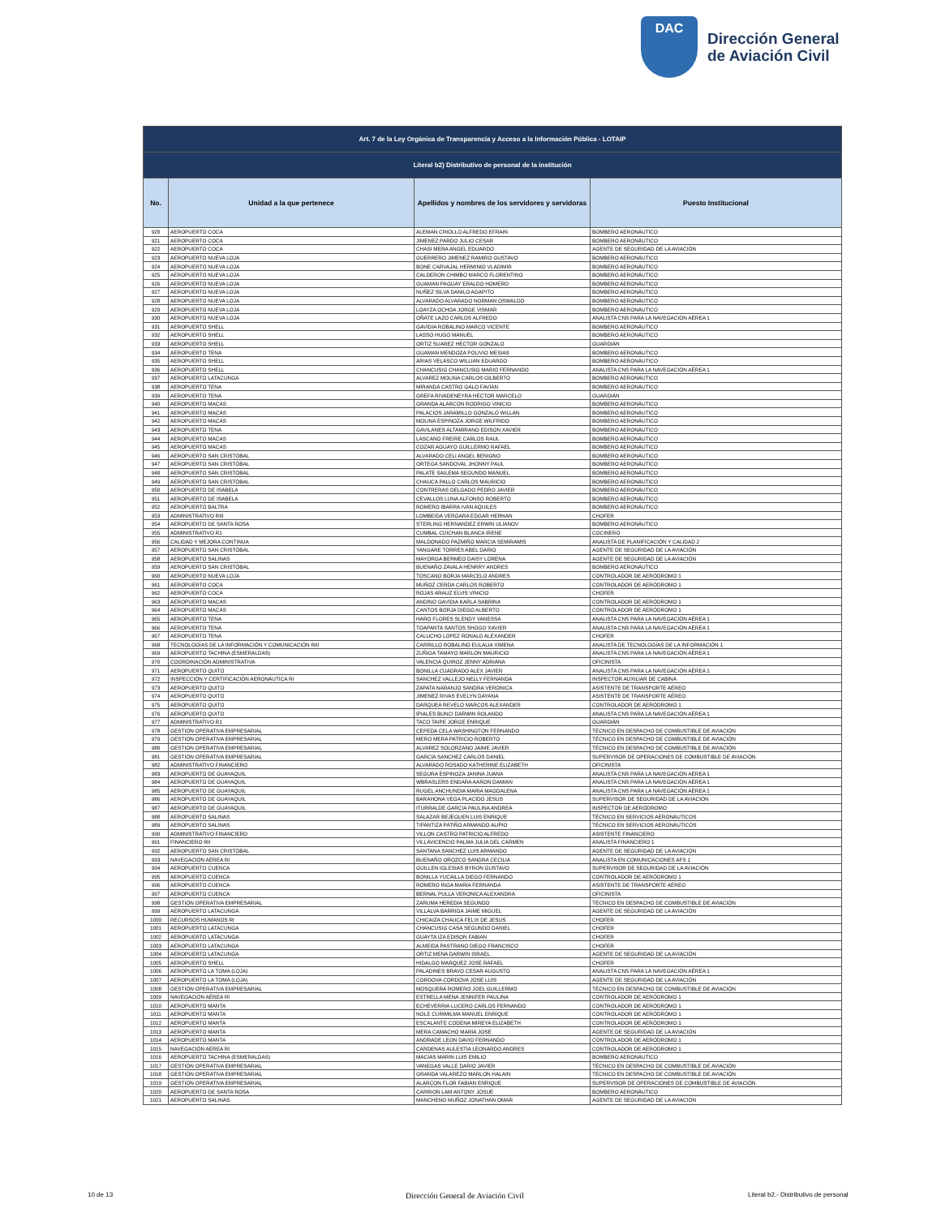DAC
Dirección General
de Aviación Civil
| Art. 7 de la Ley Orgánica de Transparencia y Acceso a la Información Pública - LOTAIP | | | |
| --- | --- | --- | --- |
| Literal b2) Distributivo de personal de la institución | | | |
| No. | Unidad a la que pertenece | Apellidos y nombres de los servidores y servidoras | Puesto Institucional |
| 920 | AEROPUERTO COCA | ALEMAN CRIOLLO ALFREDO EFRAIN | BOMBERO AERONÁUTICO |
| 921 | AEROPUERTO COCA | JIMENEZ PARDO JULIO CESAR | BOMBERO AERONÁUTICO |
| 922 | AEROPUERTO COCA | CHASI MERA ANGEL EDUARDO | AGENTE DE SEGURIDAD DE LA AVIACIÓN |
| 923 | AEROPUERTO NUEVA LOJA | GUERRERO JIMENEZ RAMIRO GUSTAVO | BOMBERO AERONÁUTICO |
| 924 | AEROPUERTO NUEVA LOJA | BONE CARVAJAL HERMINIO VLADIMIR | BOMBERO AERONÁUTICO |
| 925 | AEROPUERTO NUEVA LOJA | CALDERON CHIMBO MARCO FLORENTINO | BOMBERO AERONÁUTICO |
| 926 | AEROPUERTO NUEVA LOJA | GUAMAN PAGUAY ERALDO HOMERO | BOMBERO AERONÁUTICO |
| 927 | AEROPUERTO NUEVA LOJA | NUÑEZ SILVA DANILO AGAPITO | BOMBERO AERONÁUTICO |
| 928 | AEROPUERTO NUEVA LOJA | ALVARADO ALVARADO NORMAN OSWALDO | BOMBERO AERONÁUTICO |
| 929 | AEROPUERTO NUEVA LOJA | LOAYZA OCHOA JORGE VISMAR | BOMBERO AERONÁUTICO |
| 930 | AEROPUERTO NUEVA LOJA | OÑATE LAZO CARLOS ALFREDO | ANALISTA CNS PARA LA NAVEGACIÓN AÉREA 1 |
| 931 | AEROPUERTO SHELL | GAVIDIA ROBALINO MARCO VICENTE | BOMBERO AERONÁUTICO |
| 932 | AEROPUERTO SHELL | LASSO HUGO MANUEL | BOMBERO AERONÁUTICO |
| 933 | AEROPUERTO SHELL | ORTIZ SUAREZ HECTOR GONZALO | GUARDIÁN |
| 934 | AEROPUERTO TENA | GUAMAN MENDOZA POLIVIO MESIAS | BOMBERO AERONÁUTICO |
| 935 | AEROPUERTO SHELL | ARIAS VELASCO WILLIAN EDUARDO | BOMBERO AERONÁUTICO |
| 936 | AEROPUERTO SHELL | CHANCUSIG CHANCUSIG MARIO FERNANDO | ANALISTA CNS PARA LA NAVEGACIÓN AÉREA 1 |
| 937 | AEROPUERTO LATACUNGA | ALVAREZ MOLINA CARLOS GILBERTO | BOMBERO AERONÁUTICO |
| 938 | AEROPUERTO TENA | MIRANDA CASTRO GALO FAVIAN | BOMBERO AERONÁUTICO |
| 939 | AEROPUERTO TENA | GREFA RIVADENEYRA HECTOR MARCELO | GUARDIÁN |
| 940 | AEROPUERTO MACAS | GRANDA ALARCON RODRIGO VINICIO | BOMBERO AERONÁUTICO |
| 941 | AEROPUERTO MACAS | PALACIOS JARAMILLO GONZALO WILLAN | BOMBERO AERONÁUTICO |
| 942 | AEROPUERTO MACAS | MOLINA ESPINOZA JORGE WILFRIDO | BOMBERO AERONÁUTICO |
| 943 | AEROPUERTO TENA | GAVILANES ALTAMIRANO EDISON XAVIER | BOMBERO AERONÁUTICO |
| 944 | AEROPUERTO MACAS | LASCANO FREIRE CARLOS RAUL | BOMBERO AERONÁUTICO |
| 945 | AEROPUERTO MACAS | COZAR AGUAYO GUILLERMO RAFAEL | BOMBERO AERONÁUTICO |
| 946 | AEROPUERTO SAN CRISTÓBAL | ALVARADO CELI ANGEL BENIGNO | BOMBERO AERONÁUTICO |
| 947 | AEROPUERTO SAN CRISTÓBAL | ORTEGA SANDOVAL JHONNY PAUL | BOMBERO AERONÁUTICO |
| 948 | AEROPUERTO SAN CRISTÓBAL | PALATE SAILEMA SEGUNDO MANUEL | BOMBERO AERONÁUTICO |
| 949 | AEROPUERTO SAN CRISTÓBAL | CHAUCA PALLO CARLOS MAURICIO | BOMBERO AERONÁUTICO |
| 950 | AEROPUERTO DE ISABELA | CONTRERAS DELGADO PEDRO JAVIER | BOMBERO AERONÁUTICO |
| 951 | AEROPUERTO DE ISABELA | CEVALLOS LUNA ALFONSO ROBERTO | BOMBERO AERONÁUTICO |
| 952 | AEROPUERTO BALTRA | ROMERO IBARRA IVAN AQUILES | BOMBERO AERONÁUTICO |
| 953 | ADMINISTRATIVO RIII | LOMBEIDA VERGARA EDGAR HERNAN | CHOFER |
| 954 | AEROPUERTO DE SANTA ROSA | STERLING HERNANDEZ ERWIN ULIANOV | BOMBERO AERONÁUTICO |
| 955 | ADMINISTRATIVO R1 | CUMBAL CUICHAN BLANCA IRENE | COCINERO |
| 956 | CALIDAD Y MEJORA CONTINUA | MALDONADO PAZMIÑO MARCIA SEMIRAMIS | ANALISTA DE PLANIFICACIÓN Y CALIDAD 2 |
| 957 | AEROPUERTO SAN CRISTÓBAL | YANGARE TORRES ABEL DARIO | AGENTE DE SEGURIDAD DE LA AVIACIÓN |
| 958 | AEROPUERTO SALINAS | MAYORGA BERMEO DAISY LORENA | AGENTE DE SEGURIDAD DE LA AVIACIÓN |
| 959 | AEROPUERTO SAN CRISTÓBAL | BUENAÑO ZAVALA HENRRY ANDRES | BOMBERO AERONÁUTICO |
| 960 | AEROPUERTO NUEVA LOJA | TOSCANO BORJA MARCELO ANDRES | CONTROLADOR DE AERÓDROMO 1 |
| 961 | AEROPUERTO COCA | MUÑOZ CERDA CARLOS ROBERTO | CONTROLADOR DE AERÓDROMO 1 |
| 962 | AEROPUERTO COCA | ROJAS ARAUZ ELVIS VINICIO | CHOFER |
| 963 | AEROPUERTO MACAS | ANDINO GAVIDIA KARLA SABRINA | CONTROLADOR DE AERÓDROMO 1 |
| 964 | AEROPUERTO MACAS | CANTOS BORJA DIEGO ALBERTO | CONTROLADOR DE AERÓDROMO 1 |
| 965 | AEROPUERTO TENA | HARO FLORES SLENDY VANESSA | ANALISTA CNS PARA LA NAVEGACIÓN AÉREA 1 |
| 966 | AEROPUERTO TENA | TOAPANTA SANTOS SHOGO XAVIER | ANALISTA CNS PARA LA NAVEGACIÓN AÉREA 1 |
| 967 | AEROPUERTO TENA | CALUCHO LOPEZ RONALD ALEXANDER | CHOFER |
| 968 | TECNOLOGÍAS DE LA INFORMACIÓN Y COMUNICACIÓN RIII | CARRILLO ROBALINO EULALIA XIMENA | ANALISTA DE TECNOLOGÍAS DE LA INFORMACIÓN 1 |
| 969 | AEROPUERTO TACHINA (ESMERALDAS) | ZUÑIGA TAMAYO MARLON MAURICIO | ANALISTA CNS PARA LA NAVEGACIÓN AÉREA 1 |
| 970 | COORDINACIÓN ADMINISTRATIVA | VALENCIA QUIROZ JENNY ADRIANA | OFICINISTA |
| 971 | AEROPUERTO QUITO | BONILLA CUADRADO ALEX JAVIER | ANALISTA CNS PARA LA NAVEGACIÓN AÉREA 1 |
| 972 | INSPECCIÓN Y CERTIFICACIÓN AERONÁUTICA RI | SANCHEZ VALLEJO NELLY FERNANDA | INSPECTOR AUXILIAR DE CABINA |
| 973 | AEROPUERTO QUITO | ZAPATA NARANJO SANDRA VERONICA | ASISTENTE DE TRANSPORTE AÉREO |
| 974 | AEROPUERTO QUITO | JIMENEZ RIVAS EVELYN DAYANA | ASISTENTE DE TRANSPORTE AÉREO |
| 975 | AEROPUERTO QUITO | DARQUEA REVELO MARCOS ALEXANDER | CONTROLADOR DE AERÓDROMO 1 |
| 976 | AEROPUERTO QUITO | IPIALES BUNCI DARWIN ROLANDO | ANALISTA CNS PARA LA NAVEGACIÓN AÉREA 1 |
| 977 | ADMINISTRATIVO R1 | TACO TAIPE JORGE ENRIQUE | GUARDIÁN |
| 978 | GESTIÓN OPERATIVA EMPRESARIAL | CEPEDA CELA WASHINGTON FERNANDO | TÉCNICO EN DESPACHO DE COMBUSTIBLE DE AVIACIÓN |
| 979 | GESTIÓN OPERATIVA EMPRESARIAL | MERO MERA PATRICIO ROBERTO | TÉCNICO EN DESPACHO DE COMBUSTIBLE DE AVIACIÓN |
| 980 | GESTIÓN OPERATIVA EMPRESARIAL | ALVAREZ SOLORZANO JAIME JAVIER | TÉCNICO EN DESPACHO DE COMBUSTIBLE DE AVIACIÓN |
| 981 | GESTIÓN OPERATIVA EMPRESARIAL | GARCIA SANCHEZ CARLOS DANIEL | SUPERVISOR DE OPERACIONES DE COMBUSTIBLE DE AVIACIÓN |
| 982 | ADMINISTRATIVO FINANCIERO | ALVARADO ROSADO KATHERINE ELIZABETH | OFICINISTA |
| 983 | AEROPUERTO DE GUAYAQUIL | SEGURA ESPINOZA JANINA JUANA | ANALISTA CNS PARA LA NAVEGACIÓN AÉREA 1 |
| 984 | AEROPUERTO DE GUAYAQUIL | WBRASLERS ENDARA AARON DAMIAN | ANALISTA CNS PARA LA NAVEGACIÓN AÉREA 1 |
| 985 | AEROPUERTO DE GUAYAQUIL | RUGEL ANCHUNDIA MARIA MAGDALENA | ANALISTA CNS PARA LA NAVEGACIÓN AÉREA 1 |
| 986 | AEROPUERTO DE GUAYAQUIL | BARAHONA VEGA PLACIDO JESUS | SUPERVISOR DE SEGURIDAD DE LA AVIACIÓN |
| 987 | AEROPUERTO DE GUAYAQUIL | ITURRALDE GARCIA PAULINA ANDREA | INSPECTOR DE AERÓDROMO |
| 988 | AEROPUERTO SALINAS | SALAZAR BEJEGUEN LUIS ENRIQUE | TÉCNICO EN SERVICIOS AERONÁUTICOS |
| 989 | AEROPUERTO SALINAS | TIPANTIZA PATIÑO ARMANDO ALIPIO | TÉCNICO EN SERVICIOS AERONÁUTICOS |
| 990 | ADMINISTRATIVO FINANCIERO | VILLON CASTRO PATRICIO ALFREDO | ASISTENTE FINANCIERO |
| 991 | FINANCIERO RII | VILLAVICENCIO PALMA JULIA DEL CARMEN | ANALISTA FINANCIERO 1 |
| 992 | AEROPUERTO SAN CRISTÓBAL | SANTANA SANCHEZ LUIS ARMANDO | AGENTE DE SEGURIDAD DE LA AVIACIÓN |
| 993 | NAVEGACIÓN AÉREA RI | BUENAÑO OROZCO SANDRA CECILIA | ANALISTA EN COMUNICACIONES AFS 1 |
| 994 | AEROPUERTO CUENCA | GUILLEN IGLESIAS BYRON GUSTAVO | SUPERVISOR DE SEGURIDAD DE LA AVIACIÓN |
| 995 | AEROPUERTO CUENCA | BONILLA YUCAILLA DIEGO FERNANDO | CONTROLADOR DE AERÓDROMO 1 |
| 996 | AEROPUERTO CUENCA | ROMERO INGA MARIA FERNANDA | ASISTENTE DE TRANSPORTE AÉREO |
| 997 | AEROPUERTO CUENCA | BERNAL PULLA VERONICA ALEXANDRA | OFICINISTA |
| 998 | GESTIÓN OPERATIVA EMPRESARIAL | ZARUMA HEREDIA SEGUNDO | TÉCNICO EN DESPACHO DE COMBUSTIBLE DE AVIACIÓN |
| 999 | AEROPUERTO LATACUNGA | VILLALVA BARRIGA JAIME MIGUEL | AGENTE DE SEGURIDAD DE LA AVIACIÓN |
| 1000 | RECURSOS HUMANOS RI | CHICAIZA CHAUCA FELIX DE JESUS | CHOFER |
| 1001 | AEROPUERTO LATACUNGA | CHANCUSIG CASA SEGUNDO DANIEL | CHOFER |
| 1002 | AEROPUERTO LATACUNGA | GUAYTA IZA EDISON FABIAN | CHOFER |
| 1003 | AEROPUERTO LATACUNGA | ALMEIDA PASTRANO DIEGO FRANCISCO | CHOFER |
| 1004 | AEROPUERTO LATACUNGA | ORTIZ MENA DARWIN ISRAEL | AGENTE DE SEGURIDAD DE LA AVIACIÓN |
| 1005 | AEROPUERTO SHELL | HIDALGO MARQUEZ JOSE RAFAEL | CHOFER |
| 1006 | AEROPUERTO LA TOMA (LOJA) | PALADINES BRAVO CESAR AUGUSTO | ANALISTA CNS PARA LA NAVEGACIÓN AÉREA 1 |
| 1007 | AEROPUERTO LA TOMA (LOJA) | CORDOVA CORDOVA JOSE LUIS | AGENTE DE SEGURIDAD DE LA AVIACIÓN |
| 1008 | GESTIÓN OPERATIVA EMPRESARIAL | MOSQUERA ROMERO JOEL GUILLERMO | TÉCNICO EN DESPACHO DE COMBUSTIBLE DE AVIACIÓN |
| 1009 | NAVEGACIÓN AÉREA RI | ESTRELLA MENA JENNIFER PAULINA | CONTROLADOR DE AERÓDROMO 1 |
| 1010 | AEROPUERTO MANTA | ECHEVERRIA LUCERO CARLOS FERNANDO | CONTROLADOR DE AERÓDROMO 1 |
| 1011 | AEROPUERTO MANTA | NOLE CURIMILMA MANUEL ENRIQUE | CONTROLADOR DE AERÓDROMO 1 |
| 1012 | AEROPUERTO MANTA | ESCALANTE CODENA MIREYA ELIZABETH | CONTROLADOR DE AERÓDROMO 1 |
| 1013 | AEROPUERTO MANTA | MERA CAMACHO MARIA JOSE | AGENTE DE SEGURIDAD DE LA AVIACIÓN |
| 1014 | AEROPUERTO MANTA | ANDRADE LEON DAVID FERNANDO | CONTROLADOR DE AERÓDROMO 1 |
| 1015 | NAVEGACIÓN AÉREA RI | CARDENAS AULESTIA LEONARDO ANDRES | CONTROLADOR DE AERÓDROMO 1 |
| 1016 | AEROPUERTO TACHINA (ESMERALDAS) | MACIAS MARIN LUIS EMILIO | BOMBERO AERONÁUTICO |
| 1017 | GESTIÓN OPERATIVA EMPRESARIAL | VANEGAS VALLE DARIO JAVIER | TÉCNICO EN DESPACHO DE COMBUSTIBLE DE AVIACIÓN |
| 1018 | GESTIÓN OPERATIVA EMPRESARIAL | GRANDA VALAREZO MARLON HALAIN | TÉCNICO EN DESPACHO DE COMBUSTIBLE DE AVIACIÓN |
| 1019 | GESTIÓN OPERATIVA EMPRESARIAL | ALARCON FLOR FABIAN ENRIQUE | SUPERVISOR DE OPERACIONES DE COMBUSTIBLE DE AVIACIÓN |
| 1020 | AEROPUERTO DE SANTA ROSA | CARRION LAM ANTONY JOSUE | BOMBERO AERONÁUTICO |
| 1021 | AEROPUERTO SALINAS | MANCHENO MUÑOZ JONATHAN OMAR | AGENTE DE SEGURIDAD DE LA AVIACIÓN |
10 de 13 Dirección General de Aviación Civil Literal b2.- Distributivo de personal